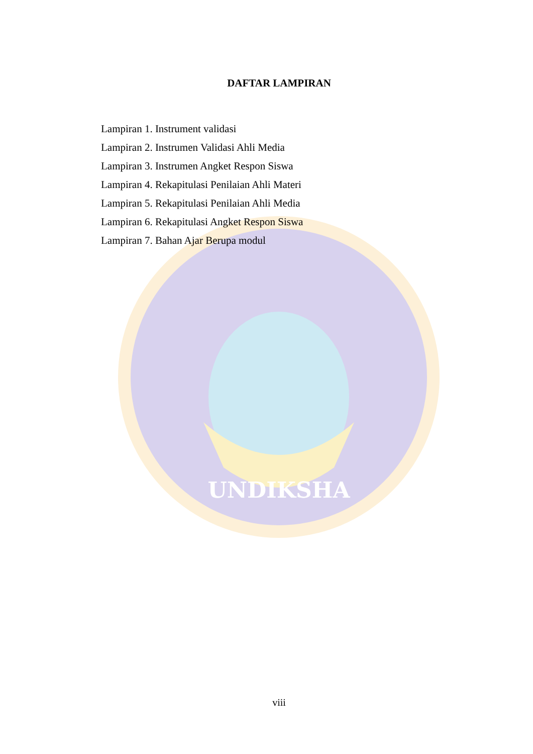UNDIKSHA
DAFTAR LAMPIRAN
Lampiran 1. Instrument validasi
Lampiran 2. Instrumen Validasi Ahli Media
Lampiran 3. Instrumen Angket Respon Siswa
Lampiran 4. Rekapitulasi Penilaian Ahli Materi
Lampiran 5. Rekapitulasi Penilaian Ahli Media
Lampiran 6. Rekapitulasi Angket Respon Siswa
Lampiran 7. Bahan Ajar Berupa modul
viii